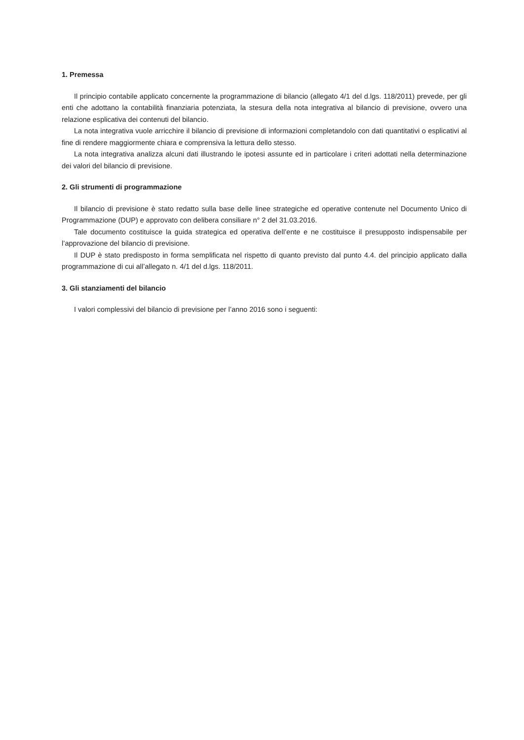1. Premessa
Il principio contabile applicato concernente la programmazione di bilancio (allegato 4/1 del d.lgs. 118/2011) prevede, per gli enti che adottano la contabilità finanziaria potenziata, la stesura della nota integrativa al bilancio di previsione, ovvero una relazione esplicativa dei contenuti del bilancio.
La nota integrativa vuole arricchire il bilancio di previsione di informazioni completandolo con dati quantitativi o esplicativi al fine di rendere maggiormente chiara e comprensiva la lettura dello stesso.
La nota integrativa analizza alcuni dati illustrando le ipotesi assunte ed in particolare i criteri adottati nella determinazione dei valori del bilancio di previsione.
2. Gli strumenti di programmazione
Il bilancio di previsione è stato redatto sulla base delle linee strategiche ed operative contenute nel Documento Unico di Programmazione (DUP) e approvato con delibera consiliare n° 2 del 31.03.2016.
Tale documento costituisce la guida strategica ed operativa dell’ente e ne costituisce il presupposto indispensabile per l’approvazione del bilancio di previsione.
Il DUP è stato predisposto in forma semplificata nel rispetto di quanto previsto dal punto 4.4. del principio applicato dalla programmazione di cui all’allegato n. 4/1 del d.lgs. 118/2011.
3. Gli stanziamenti del bilancio
I valori complessivi del bilancio di previsione per l’anno 2016 sono i seguenti: